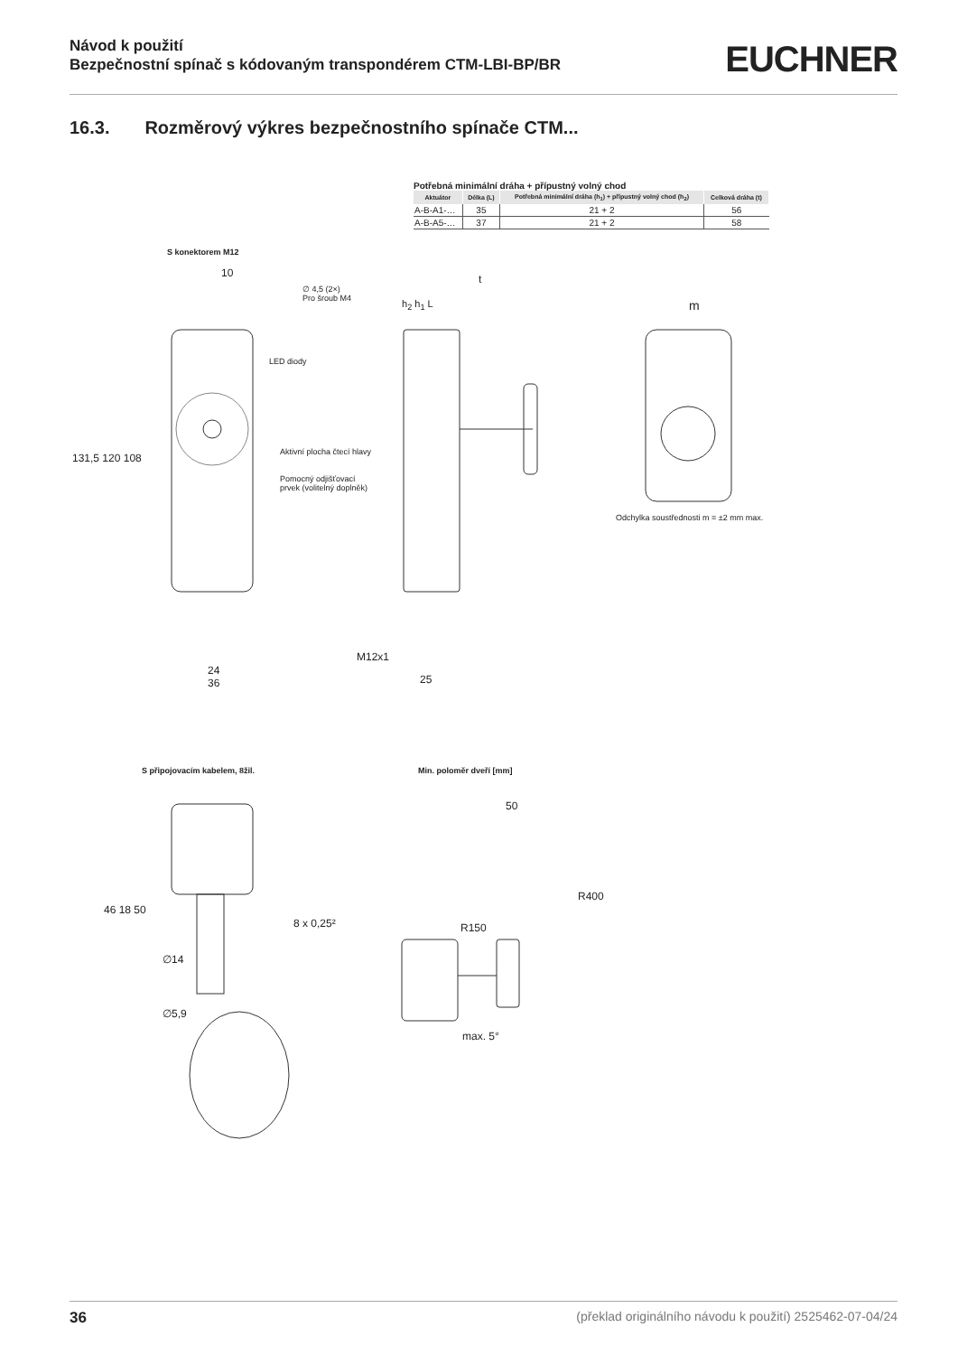Návod k použití
Bezpečnostní spínač s kódovaným transpondérem CTM-LBI-BP/BR
EUCHNER
16.3. Rozměrový výkres bezpečnostního spínače CTM...
Potřebná minimální dráha + přípustný volný chod
| Aktuátor | Délka (L) | Potřebná minimální dráha (h<sub>1</sub>) + přípustný volný chod (h<sub>2</sub>) | Celková dráha (t) |
| --- | --- | --- | --- |
| A-B-A1-… | 35 | 21 + 2 | 56 |
| A-B-A5-… | 37 | 21 + 2 | 58 |
S konektorem M12
LED diody
Aktivní plocha čtecí hlavy
Pomocný odjišťovací
prvek (volitelný doplněk)
∅ 4,5 (2×)
Pro šroub M4
10 t
h<sub>2</sub> h<sub>1</sub> L m
131,5 120 108
24
36
M12x1
25
Odchylka soustřednosti m = ±2 mm max.
S připojovacím kabelem, 8žil. Min. poloměr dveří [mm]
8 x 0,25²
∅14
∅5,9
46 18 50
50
R400
R150
max. 5°
36 (překlad originálního návodu k použití) 2525462-07-04/24